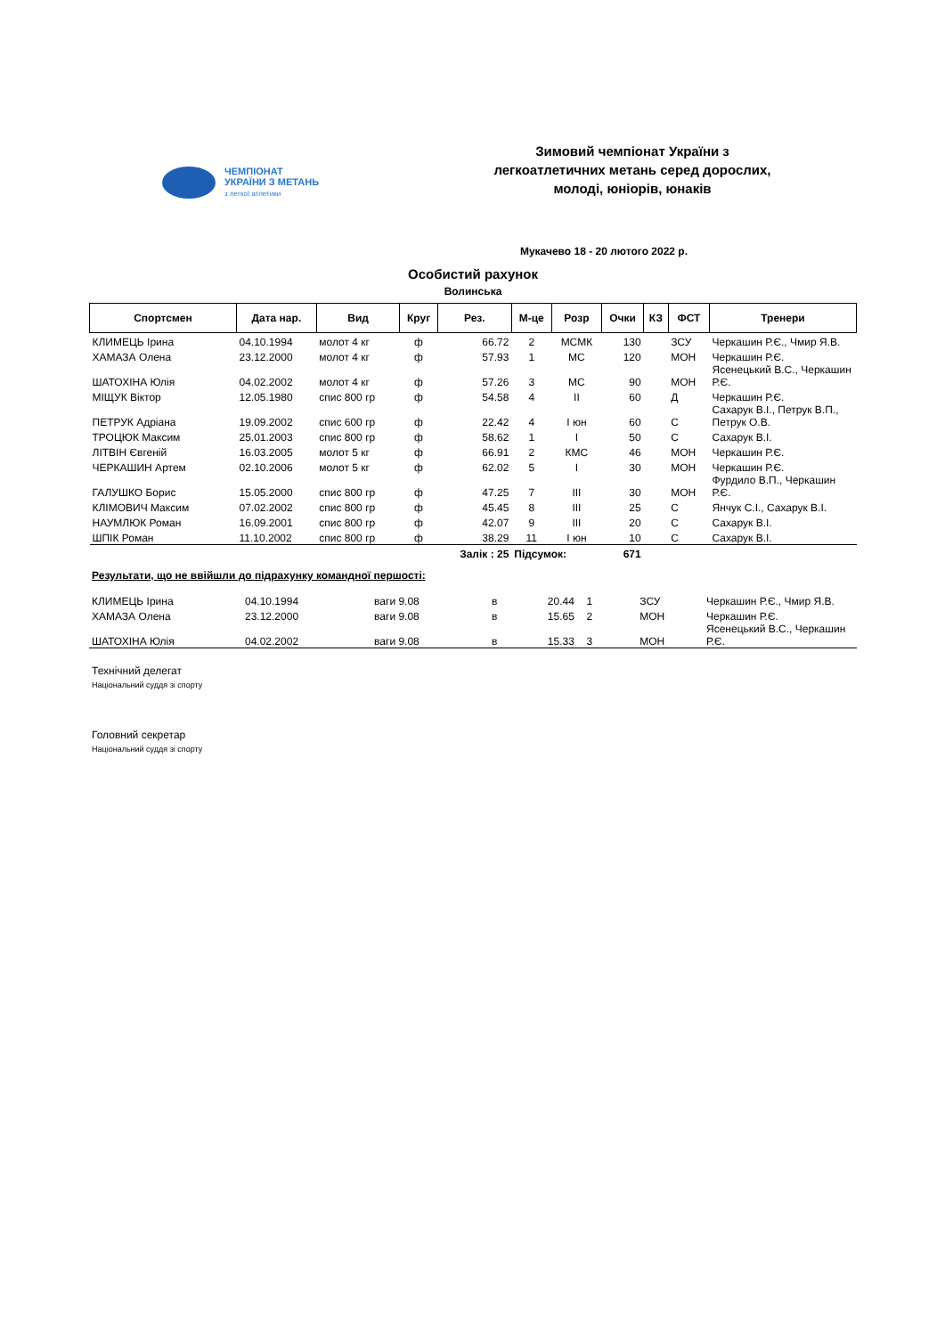ЧЕМПІОНАТ
УКРАЇНИ З МЕТАНЬ
з легкої атлетики
Зимовий чемпіонат України з
легкоатлетичних метань серед дорослих,
молоді, юніорів, юнаків
Мукачево 18 - 20 лютого 2022 р.
Особистий рахунок
Волинська
| Спортсмен | Дата нар. | Вид | Круг | Рез. | М-це | Розр | Очки | КЗ | ФСТ | Тренери |
| --- | --- | --- | --- | --- | --- | --- | --- | --- | --- | --- |
| КЛИМЕЦЬ Ірина | 04.10.1994 | молот 4 кг | ф | 66.72 | 2 | МСМК | 130 | | ЗСУ | Черкашин Р.Є., Чмир Я.В. |
| ХАМАЗА Олена | 23.12.2000 | молот 4 кг | ф | 57.93 | 1 | МС | 120 | | МОН | Черкашин Р.Є. |
| ШАТОХІНА Юлія | 04.02.2002 | молот 4 кг | ф | 57.26 | 3 | МС | 90 | | МОН | Ясенецький В.С., Черкашин Р.Є. |
| МІЩУК Віктор | 12.05.1980 | спис 800 гр | ф | 54.58 | 4 | ІІ | 60 | | Д | Черкашин Р.Є. |
| ПЕТРУК Адріана | 19.09.2002 | спис 600 гр | ф | 22.42 | 4 | І юн | 60 | | С | Сахарук В.І., Петрук В.П., Петрук О.В. |
| ТРОЦЮК Максим | 25.01.2003 | спис 800 гр | ф | 58.62 | 1 | І | 50 | | С | Сахарук В.І. |
| ЛІТВІН Євгеній | 16.03.2005 | молот 5 кг | ф | 66.91 | 2 | КМС | 46 | | МОН | Черкашин Р.Є. |
| ЧЕРКАШИН Артем | 02.10.2006 | молот 5 кг | ф | 62.02 | 5 | І | 30 | | МОН | Черкашин Р.Є. |
| ГАЛУШКО Борис | 15.05.2000 | спис 800 гр | ф | 47.25 | 7 | ІІІ | 30 | | МОН | Фурдило В.П., Черкашин Р.Є. |
| КЛІМОВИЧ Максим | 07.02.2002 | спис 800 гр | ф | 45.45 | 8 | ІІІ | 25 | | С | Янчук С.І., Сахарук В.І. |
| НАУМЛЮК Роман | 16.09.2001 | спис 800 гр | ф | 42.07 | 9 | ІІІ | 20 | | С | Сахарук В.І. |
| ШПІК Роман | 11.10.2002 | спис 800 гр | ф | 38.29 | 11 | І юн | 10 | | С | Сахарук В.І. |
| | | | | Залік : 25 | Підсумок: | | 671 | | | |
Результати, що не ввійшли до підрахунку командної першості:
| КЛИМЕЦЬ Ірина | 04.10.1994 | ваги 9.08 | в | 20.44 | 1 | | | | ЗСУ | Черкашин Р.Є., Чмир Я.В. |
| ХАМАЗА Олена | 23.12.2000 | ваги 9.08 | в | 15.65 | 2 | | | | МОН | Черкашин Р.Є. |
| ШАТОХІНА Юлія | 04.02.2002 | ваги 9.08 | в | 15.33 | 3 | | | | МОН | Ясенецький В.С., Черкашин Р.Є. |
Технічний делегат
Національний суддя зі спорту
Головний секретар
Національний суддя зі спорту